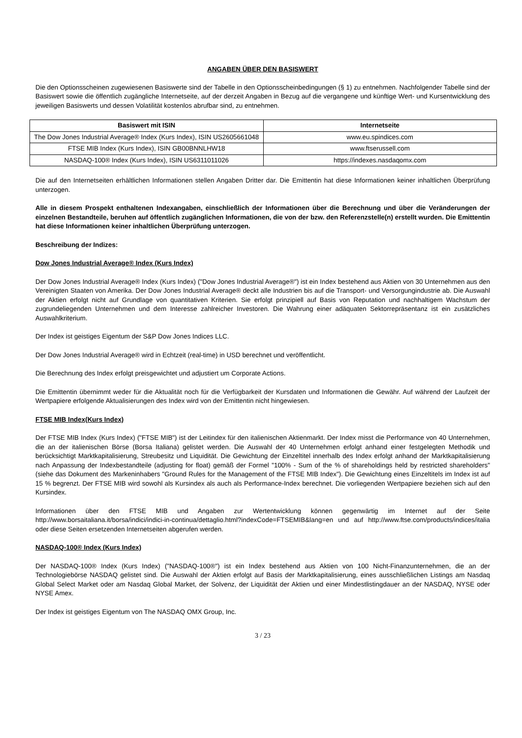ANGABEN ÜBER DEN BASISWERT
Die den Optionsscheinen zugewiesenen Basiswerte sind der Tabelle in den Optionsscheinbedingungen (§ 1) zu entnehmen. Nachfolgender Tabelle sind der Basiswert sowie die öffentlich zugängliche Internetseite, auf der derzeit Angaben in Bezug auf die vergangene und künftige Wert- und Kursentwicklung des jeweiligen Basiswerts und dessen Volatilität kostenlos abrufbar sind, zu entnehmen.
| Basiswert mit ISIN | Internetseite |
| --- | --- |
| The Dow Jones Industrial Average® Index (Kurs Index), ISIN US2605661048 | www.eu.spindices.com |
| FTSE MIB Index (Kurs Index), ISIN GB00BNNLHW18 | www.ftserussell.com |
| NASDAQ-100® Index (Kurs Index), ISIN US6311011026 | https://indexes.nasdaqomx.com |
Die auf den Internetseiten erhältlichen Informationen stellen Angaben Dritter dar. Die Emittentin hat diese Informationen keiner inhaltlichen Überprüfung unterzogen.
Alle in diesem Prospekt enthaltenen Indexangaben, einschließlich der Informationen über die Berechnung und über die Veränderungen der einzelnen Bestandteile, beruhen auf öffentlich zugänglichen Informationen, die von der bzw. den Referenzstelle(n) erstellt wurden. Die Emittentin hat diese Informationen keiner inhaltlichen Überprüfung unterzogen.
Beschreibung der Indizes:
Dow Jones Industrial Average® Index (Kurs Index)
Der Dow Jones Industrial Average® Index (Kurs Index) ("Dow Jones Industrial Average®") ist ein Index bestehend aus Aktien von 30 Unternehmen aus den Vereinigten Staaten von Amerika. Der Dow Jones Industrial Average® deckt alle Industrien bis auf die Transport- und Versorgungindustrie ab. Die Auswahl der Aktien erfolgt nicht auf Grundlage von quantitativen Kriterien. Sie erfolgt prinzipiell auf Basis von Reputation und nachhaltigem Wachstum der zugrundeliegenden Unternehmen und dem Interesse zahlreicher Investoren. Die Wahrung einer adäquaten Sektorrepräsentanz ist ein zusätzliches Auswahlkriterium.
Der Index ist geistiges Eigentum der S&P Dow Jones Indices LLC.
Der Dow Jones Industrial Average® wird in Echtzeit (real-time) in USD berechnet und veröffentlicht.
Die Berechnung des Index erfolgt preisgewichtet und adjustiert um Corporate Actions.
Die Emittentin übernimmt weder für die Aktualität noch für die Verfügbarkeit der Kursdaten und Informationen die Gewähr. Auf während der Laufzeit der Wertpapiere erfolgende Aktualisierungen des Index wird von der Emittentin nicht hingewiesen.
FTSE MIB Index(Kurs Index)
Der FTSE MIB Index (Kurs Index) ("FTSE MIB") ist der Leitindex für den italienischen Aktienmarkt. Der Index misst die Performance von 40 Unternehmen, die an der italienischen Börse (Borsa Italiana) gelistet werden. Die Auswahl der 40 Unternehmen erfolgt anhand einer festgelegten Methodik und berücksichtigt Marktkapitalisierung, Streubesitz und Liquidität. Die Gewichtung der Einzeltitel innerhalb des Index erfolgt anhand der Marktkapitalisierung nach Anpassung der Indexbestandteile (adjusting for float) gemäß der Formel "100% - Sum of the % of shareholdings held by restricted shareholders" (siehe das Dokument des Markeninhabers "Ground Rules for the Management of the FTSE MIB Index"). Die Gewichtung eines Einzeltitels im Index ist auf 15 % begrenzt. Der FTSE MIB wird sowohl als Kursindex als auch als Performance-Index berechnet. Die vorliegenden Wertpapiere beziehen sich auf den Kursindex.
Informationen über den FTSE MIB und Angaben zur Wertentwicklung können gegenwärtig im Internet auf der Seite http://www.borsaitaliana.it/borsa/indici/indici-in-continua/dettaglio.html?indexCode=FTSEMIB&lang=en und auf http://www.ftse.com/products/indices/italia oder diese Seiten ersetzenden Internetseiten abgerufen werden.
NASDAQ-100® Index (Kurs Index)
Der NASDAQ-100® Index (Kurs Index) ("NASDAQ-100®") ist ein Index bestehend aus Aktien von 100 Nicht-Finanzunternehmen, die an der Technologiebörse NASDAQ gelistet sind. Die Auswahl der Aktien erfolgt auf Basis der Marktkapitalisierung, eines ausschließlichen Listings am Nasdaq Global Select Market oder am Nasdaq Global Market, der Solvenz, der Liquidität der Aktien und einer Mindestlistingdauer an der NASDAQ, NYSE oder NYSE Amex.
Der Index ist geistiges Eigentum von The NASDAQ OMX Group, Inc.
3 / 23